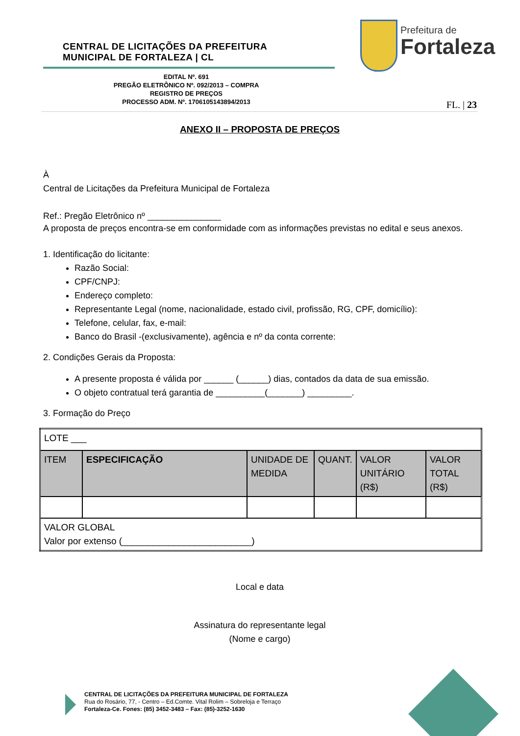CENTRAL DE LICITAÇÕES DA PREFEITURA
MUNICIPAL DE FORTALEZA | CL
Prefeitura de
Fortaleza
EDITAL Nº. 691
PREGÃO ELETRÔNICO Nº. 092/2013 – COMPRA
REGISTRO DE PREÇOS
PROCESSO ADM. Nº. 1706105143894/2013
FL. | 23
ANEXO II – PROPOSTA DE PREÇOS
À
Central de Licitações da Prefeitura Municipal de Fortaleza
Ref.: Pregão Eletrônico nº _______________
A proposta de preços encontra-se em conformidade com as informações previstas no edital e seus anexos.
1. Identificação do licitante:
Razão Social:
CPF/CNPJ:
Endereço completo:
Representante Legal (nome, nacionalidade, estado civil, profissão, RG, CPF, domicílio):
Telefone, celular, fax, e-mail:
Banco do Brasil -(exclusivamente), agência e nº da conta corrente:
2. Condições Gerais da Proposta:
A presente proposta é válida por ______ (______) dias, contados da data de sua emissão.
O objeto contratual terá garantia de __________(_______) _________.
3. Formação do Preço
| LOTE ___ | | | | | |
| ITEM | ESPECIFICAÇÃO | UNIDADE DE MEDIDA | QUANT. | VALOR UNITÁRIO (R$) | VALOR TOTAL (R$) |
| VALOR GLOBAL Valor por extenso (_________________________) | | | | | |
Local e data
Assinatura do representante legal
(Nome e cargo)
CENTRAL DE LICITAÇÕES DA PREFEITURA MUNICIPAL DE FORTALEZA
Rua do Rosário, 77, - Centro – Ed.Comte. Vital Rolim – Sobreloja e Terraço
Fortaleza-Ce. Fones: (85) 3452-3483 – Fax: (85)-3252-1630